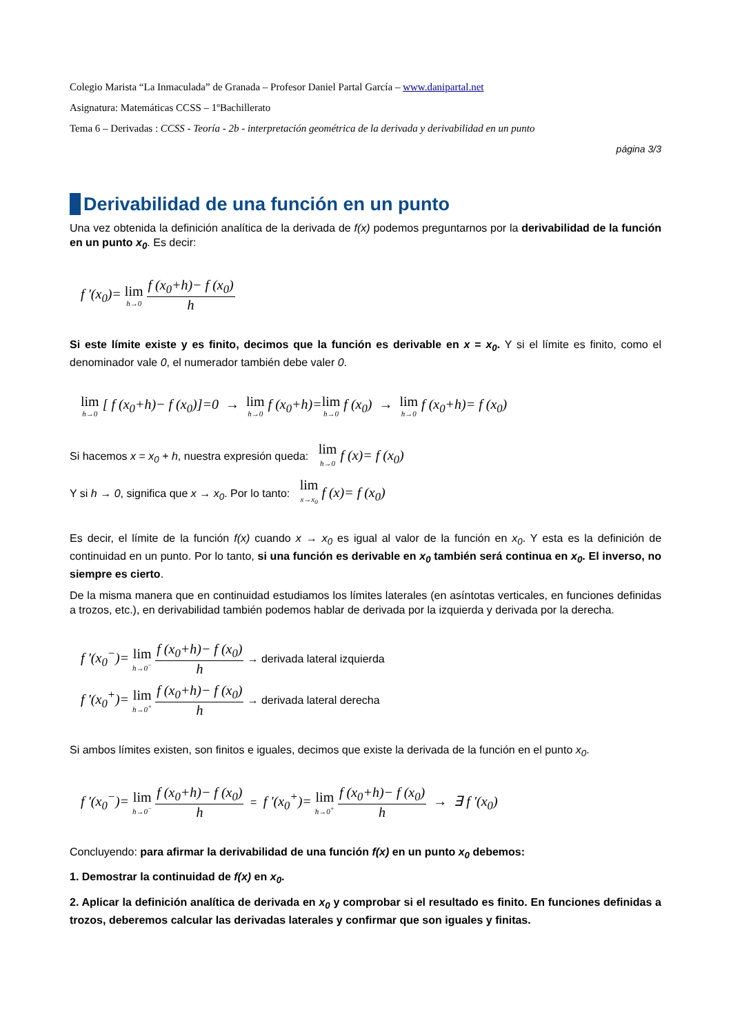Colegio Marista “La Inmaculada” de Granada – Profesor Daniel Partal García – www.danipartal.net
Asignatura: Matemáticas CCSS – 1ºBachillerato
Tema 6 – Derivadas : CCSS - Teoría - 2b - interpretación geométrica de la derivada y derivabilidad en un punto
página 3/3
Derivabilidad de una función en un punto
Una vez obtenida la definición analítica de la derivada de f(x) podemos preguntarnos por la derivabilidad de la función en un punto x<sub>0</sub>. Es decir:
f '(x<sub>0</sub>)= lim h→0 f (x<sub>0</sub>+h)− f (x<sub>0</sub>) h
Si este límite existe y es finito, decimos que la función es derivable en x = x<sub>0</sub>. Y si el límite es finito, como el denominador vale 0, el numerador también debe valer 0.
lim h→0 [ f (x<sub>0</sub>+h)− f (x<sub>0</sub>)]=0 → lim h→0 f (x<sub>0</sub>+h)=lim h→0 f (x<sub>0</sub>) → lim h→0 f (x<sub>0</sub>+h)= f (x<sub>0</sub>)
Si hacemos x = x<sub>0</sub> + h, nuestra expresión queda: lim h→0 f (x)= f (x<sub>0</sub>)
Y si h → 0, significa que x → x<sub>0</sub>. Por lo tanto: lim x→x<sub>0</sub> f (x)= f (x<sub>0</sub>)
Es decir, el límite de la función f(x) cuando x → x<sub>0</sub> es igual al valor de la función en x<sub>0</sub>. Y esta es la definición de continuidad en un punto. Por lo tanto, si una función es derivable en x<sub>0</sub> también será continua en x<sub>0</sub>. El inverso, no siempre es cierto.
De la misma manera que en continuidad estudiamos los límites laterales (en asíntotas verticales, en funciones definidas a trozos, etc.), en derivabilidad también podemos hablar de derivada por la izquierda y derivada por la derecha.
f '(x<sub>0</sub><sup>−</sup>)= lim h→0<sup>−</sup> f (x<sub>0</sub>+h)− f (x<sub>0</sub>) h → derivada lateral izquierda
f '(x<sub>0</sub><sup>+</sup>)= lim h→0<sup>+</sup> f (x<sub>0</sub>+h)− f (x<sub>0</sub>) h → derivada lateral derecha
Si ambos límites existen, son finitos e iguales, decimos que existe la derivada de la función en el punto x<sub>0</sub>.
f '(x<sub>0</sub><sup>−</sup>)= lim h→0<sup>−</sup> f (x<sub>0</sub>+h)− f (x<sub>0</sub>) h = f '(x<sub>0</sub><sup>+</sup>)= lim h→0<sup>+</sup> f (x<sub>0</sub>+h)− f (x<sub>0</sub>) h → ∃ f '(x<sub>0</sub>)
Concluyendo: para afirmar la derivabilidad de una función f(x) en un punto x<sub>0</sub> debemos:
1. Demostrar la continuidad de f(x) en x<sub>0</sub>.
2. Aplicar la definición analítica de derivada en x<sub>0</sub> y comprobar si el resultado es finito. En funciones definidas a trozos, deberemos calcular las derivadas laterales y confirmar que son iguales y finitas.